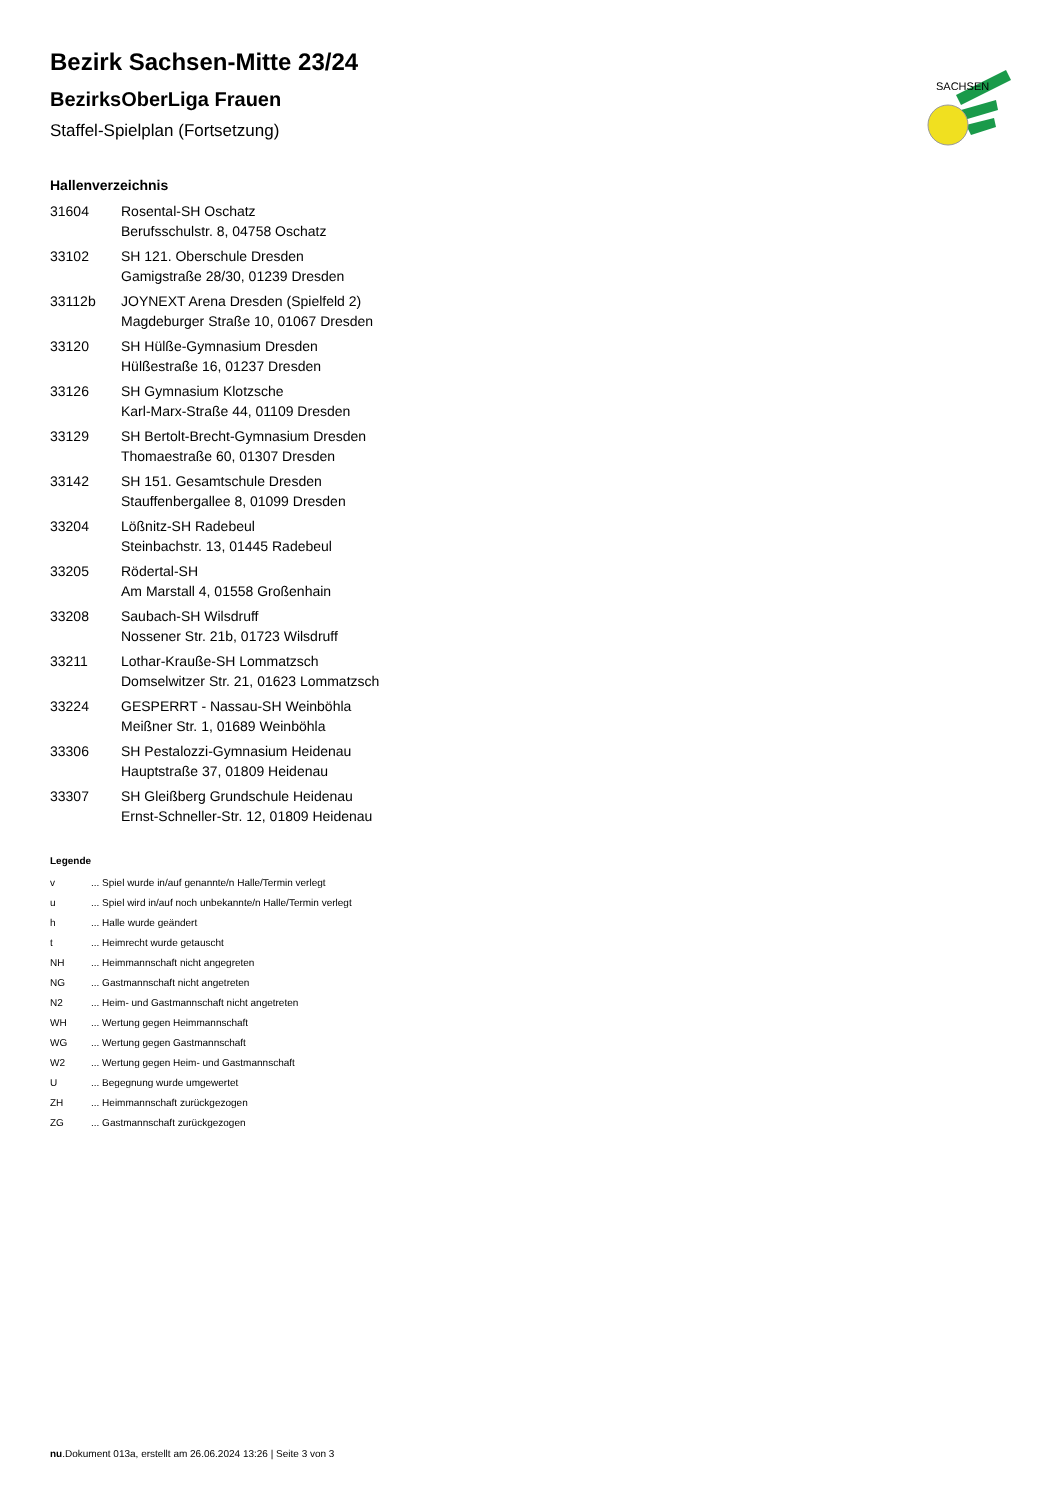SACHSEN
Bezirk Sachsen-Mitte 23/24
BezirksOberLiga Frauen
Staffel-Spielplan (Fortsetzung)
Hallenverzeichnis
| 31604 | Rosental-SH Oschatz Berufsschulstr. 8, 04758 Oschatz |
| 33102 | SH 121. Oberschule Dresden Gamigstraße 28/30, 01239 Dresden |
| 33112b | JOYNEXT Arena Dresden (Spielfeld 2) Magdeburger Straße 10, 01067 Dresden |
| 33120 | SH Hülße-Gymnasium Dresden Hülßestraße 16, 01237 Dresden |
| 33126 | SH Gymnasium Klotzsche Karl-Marx-Straße 44, 01109 Dresden |
| 33129 | SH Bertolt-Brecht-Gymnasium Dresden Thomaestraße 60, 01307 Dresden |
| 33142 | SH 151. Gesamtschule Dresden Stauffenbergallee 8, 01099 Dresden |
| 33204 | Lößnitz-SH Radebeul Steinbachstr. 13, 01445 Radebeul |
| 33205 | Rödertal-SH Am Marstall 4, 01558 Großenhain |
| 33208 | Saubach-SH Wilsdruff Nossener Str. 21b, 01723 Wilsdruff |
| 33211 | Lothar-Kraußе-SH Lommatzsch Domselwitzer Str. 21, 01623 Lommatzsch |
| 33224 | GESPERRT - Nassau-SH Weinböhla Meißner Str. 1, 01689 Weinböhla |
| 33306 | SH Pestalozzi-Gymnasium Heidenau Hauptstraße 37, 01809 Heidenau |
| 33307 | SH Gleißberg Grundschule Heidenau Ernst-Schneller-Str. 12, 01809 Heidenau |
Legende
| v | ... Spiel wurde in/auf genannte/n Halle/Termin verlegt |
| u | ... Spiel wird in/auf noch unbekannte/n Halle/Termin verlegt |
| h | ... Halle wurde geändert |
| t | ... Heimrecht wurde getauscht |
| NH | ... Heimmannschaft nicht angegreten |
| NG | ... Gastmannschaft nicht angetreten |
| N2 | ... Heim- und Gastmannschaft nicht angetreten |
| WH | ... Wertung gegen Heimmannschaft |
| WG | ... Wertung gegen Gastmannschaft |
| W2 | ... Wertung gegen Heim- und Gastmannschaft |
| U | ... Begegnung wurde umgewertet |
| ZH | ... Heimmannschaft zurückgezogen |
| ZG | ... Gastmannschaft zurückgezogen |
nu.Dokument 013a, erstellt am 26.06.2024 13:26 | Seite 3 von 3